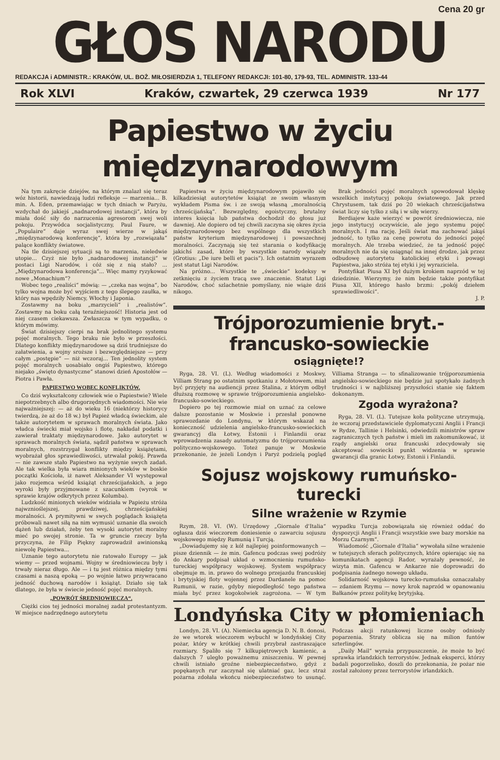Cena 20 gr
GŁOS NARODU
REDAKCJA i ADMINISTR.: KRAKÓW, UL. BOŻ. MIŁOSIERDZIA 1, TELEFONY REDAKCJI: 101-80, 179-93, TEL. ADMINISTR. 133-44
Rok XLVI Kraków, czwartek, 29 czerwca 1939 Nr 177
Papiestwo w życiu międzynarodowym
Na tym zakręcie dziejów, na którym znalazł się teraz wóz historii, nawiedzają ludzi refleksje — marzenia... B. min. A. Eden, przemawiając w tych dniach w Paryżu, wzdychał do jakiejś „nadnarodowej instancji“, która by miała dość siły do narzucenia agresorom swej woli pokoju. Przywódca socjalistyczny, Paul Faure, w „Populaire“ daje wyraz swej wierze w jakąś „międzynarodową konferencję“, która by „rozwiązała“ palące konflikty światowe.
Na tle dzisiejszej sytuacji są to marzenia, nieledwie utopie... Czyż nie było „nadnarodowej instancji“ w postaci Ligi Narodów, i cóż się z nią stało? ...„Międzynarodowa konferencja“... Więc mamy ryzykować nowe „Monachium“?
Wobec tego „realiści“ mówią: — „czeka nas wojna“, bo tylko wojna może być wyjściem z tego ślepego zaułka, w który nas wpędziły Niemcy, Włochy i Japonia.
Zostawmy na boku „marzycieli“ i „realistów“. Zostawmy na boku całą teraźniejszość! Historia jest od niej czasem ciekawsza. Zwłaszcza w tym wypadku, o którym mówimy.
Świat dzisiejszy cierpi na brak jednolitego systemu pojęć moralnych. Tego braku nie było w przeszłości. Dlatego konflikty międzynarodowe są dziś trudniejsze do załatwienia, a wojny sroższe i bezwzględniejsze — przy całym „postępie“ — niż wczoraj... Ten jednolity system pojęć moralnych uosabiało ongiś Papiestwo, którego niejako „święto dynastyczne“ stanowi dzień Apostołów — Piotra i Pawła.
PAPIESTWO WOBEC KONFLIKTÓW.
Co dziś wykształcony człowiek wie o Papiestwie? Wiele niepotrzebnych albo drugorzędnych wiadomości. Nie wie najważniejszej: — aż do wieku 16 (niektórzy historycy twierdzą, że aż do 18 w.) był Papież władcą świeckim, ale także autorytetem w sprawach moralnych świata. Jako władca świecki miał wojsko i flotę, nakładał podatki i zawierał traktaty międzynarodowe. Jako autorytet w sprawach moralnych świata, sądził państwa w sprawach moralnych, rozstrzygał konflikty między książętami, wyobrażał głos sprawiedliwości, utrwalał pokój. Prawda — nie zawsze stało Papiestwo na wyżynie swych zadań. Ale tak wielka była wiara minionych wieków w boskie początki Kościoła, iż nawet Aleksander VI występował jako rozjemca wśród książąt chrześcijańskich, a jego wyroki były przyjmowane z szacunkiem (wyrok w sprawie krajów odkrytych przez Kolumba).
Ludzkość minionych wieków widziała w Papieżu stróża najwznioślejszej, prawdziwej, chrześcijańskiej moralności. A prymitywni w swych poglądach książęta próbowali nawet siłą na nim wymusić uznanie dla swoich dążeń lub działań, żeby ten wysoki autorytet moralny mieć po swojej stronie. Ta w gruncie rzeczy była przyczyna, że Filip Piękny zaprowadził awinionską niewolę Papiestwa...
Uznanie tego autorytetu nie ratowało Europy — jak wiemy — przed wojnami. Wojny w średniowieczu były i trwały nieraz długo. Ale — i tu jest różnica między tymi czasami a naszą epoką — po wojnie łatwo przywracano jedność duchową narodów i książąt. Działo się tak dlatego, że była w świecie jedność pojęć moralnych.
„POWRÓT ŚREDNIOWIECZA“.
Ciężki cios tej jedności moralnej zadał protestantyzm. W miejsce nadrzędnego autorytetu
Papiestwa w życiu międzynarodowym pojawiło się kilkadziesiąt autorytetów książąt ze swoim własnym wykładem Pisma św. i ze swoją własną „moralnością chrześcijańską“. Bezwzględny, egoistyczny, brutalny interes księcia lub państwa dochodził do głosu już dawniej. Ale dopiero od tej chwili zaczyna się okres życia międzynarodowego bez wspólnego dla wszystkich państw kryterium międzynarodowej i powszechnej moralności. Zaczynają się też starania o kodyfikację jakichś zasad, które by wszystkie narody wiązały (Grotius: „De iure belli et pacis“). Ich ostatnim wyrazem jest statut Ligi Narodów.
Na próżno... Wszystkie te „świeckie“ kodeksy w zetknięciu z życiem tracą swe znaczenie. Statut Ligi Narodów, choć szlachetnie pomyślany, nie wiąże dziś nikogo.
Brak jedności pojęć moralnych spowodował klęskę wszelkich instytucyj pokoju światowego. Jak przed Chrystusem, tak dziś po 20 wiekach chrześcijaństwa świat liczy się tylko z siłą i w siłę wierzy.
Berdiajew każe wierzyć w powrót średniowiecza, nie jego instytucyj oczywiście, ale jego systemu pojęć moralnych. I ma rację. Jeśli świat ma zachować jakąś jedność, to tylko za cenę powrotu do jedności pojęć moralnych. Ale trzeba wiedzieć, że ta jedność pojęć moralnych nie da się osiągnąć na innej drodze, jak przez odbudowę autorytetu katolickiej etyki i powagi Papiestwa, jako stróża tej etyki i jej wyraziciela.
Pontyfikat Piusa XI był dużym krokiem naprzód w tej dziedzinie. Wierzymy, że nim będzie także pontyfikat Piusa XII, którego hasło brzmi: „pokój dziełem sprawiedliwości“.
J. P.
Trójporozumienie bryt.-francusko-sowieckie
osiągnięte!?
Ryga, 28. VI. (L). Według wiadomości z Moskwy, Villiam Strang po ostatnim spotkaniu z Mołotowem, miał być przyjęty na audiencji przez Stalina, z którym odbył dłuższą rozmowę w sprawie trójporozumienia angielsko-francusko-sowieckiego.
Dopiero po tej rozmowie miał on uznać za celowe dalsze pozostanie w Moskwie i przesłał ponowne sprawozdanie do Londynu, w którym wskazał na konieczność udzielenia angielsko-francusko-sowieckich gwarancyj dla Łotwy, Estonii i Finlandii oraz wprowadzenia zasady automatyzmu do trójporozumienia polityczno-wojskowego. Toteż panuje w Moskwie przekonanie, że jeżeli Londyn i Paryż podzielą pogląd Villiama Stranga — to sfinalizowanie trójporozumienia angielsko-sowieckiego nie będzie już spotykało żadnych trudności i w najbliższej przyszłości stanie się faktem dokonanym.
Zgoda wyrażona?
Ryga, 28. VI. (L). Tutejsze koła polityczne utrzymują, że wczoraj przedstawiciele dyplomatyczni Anglii i Francji w Rydze, Tallinie i Helsinki, odwiedzili ministrów spraw zagranicznych tych państw i mieli im zakomunikować, iż rządy angielski oraz francuski zdecydowały się akceptować sowiecki punkt widzenia w sprawie gwarancji dla granic Łotwy, Estonii i Finlandii.
Sojusz wojskowy rumuńsko-turecki
Silne wrażenie w Rzymie
Rzym, 28. VI. (W). Urzędowy „Giornale d'Italia“ ogłasza dziś wieczorem doniesienie o zawarciu sojuszu wojskowego między Rumunią i Turcją.
„Dowiadujemy się z kół najlepiej poinformowanych — pisze dziennik — że min. Gafencu podczas swej podróży do Ankary podpisał układ o wzmocnieniu rumuńsko-tureckiej współpracy wojskowej. System współpracy obejmuje m. in. prawo do wolnego przejazdu francuskiej i brytyjskiej floty wojennej przez Dardanele na pomoc Rumunii, w razie, gdyby niepodległość tego państwa miała być przez kogokolwiek zagrożona. — W tym wypadku Turcja zobowiązała się również oddać do dyspozycji Anglii i Francji wszystkie swe bazy morskie na Morzu Czarnym“.
Wiadomość „Giornale d'Italia“ wywołała silne wrażenie w tutejszych sferach politycznych, które opierając się na komunikatach agencji Rador, wyrażały pewność, że wizyta min. Gafencu w Ankarze nie doprowadzi do podpisania żadnego nowego układu.
Solidarność wojskowa turecko-rumuńska oznaczałaby — zdaniem Rzymu — nowy krok naprzód w opanowaniu Bałkanów przez politykę brytyjską.
Londyńska City w płomieniach
Londyn, 28. VI. (A). Niemiecka agencja D. N. B. donosi, że we wtorek wieczorem wybuchł w londyńskiej City pożar, który w krótkiej chwili przybrał zastraszające rozmiary. Spaliło się 7 kilkupiętrowych kamienic, a dalszych 7 uległo poważnemu zniszczeniu. W pewnej chwili istniało groźne niebezpieczeństwo, gdyż z popękanych rur zaczynał się ulatniać gaz, lecz straż pożarna zdołała wkońcu niebezpieczeństwo to usunąć. Podczas akcji ratunkowej liczne osoby odniosły poparzenia. Straty oblicza się na milion funtów szterlingów.
„Daily Mail“ wyraża przypuszczenie, że może to być sprawka irlandzkich terrorystów. Jednak eksperci, którzy badali pogorzelisko, doszli do przekonania, że pożar nie został założony przez terrorystów irlandzkich.